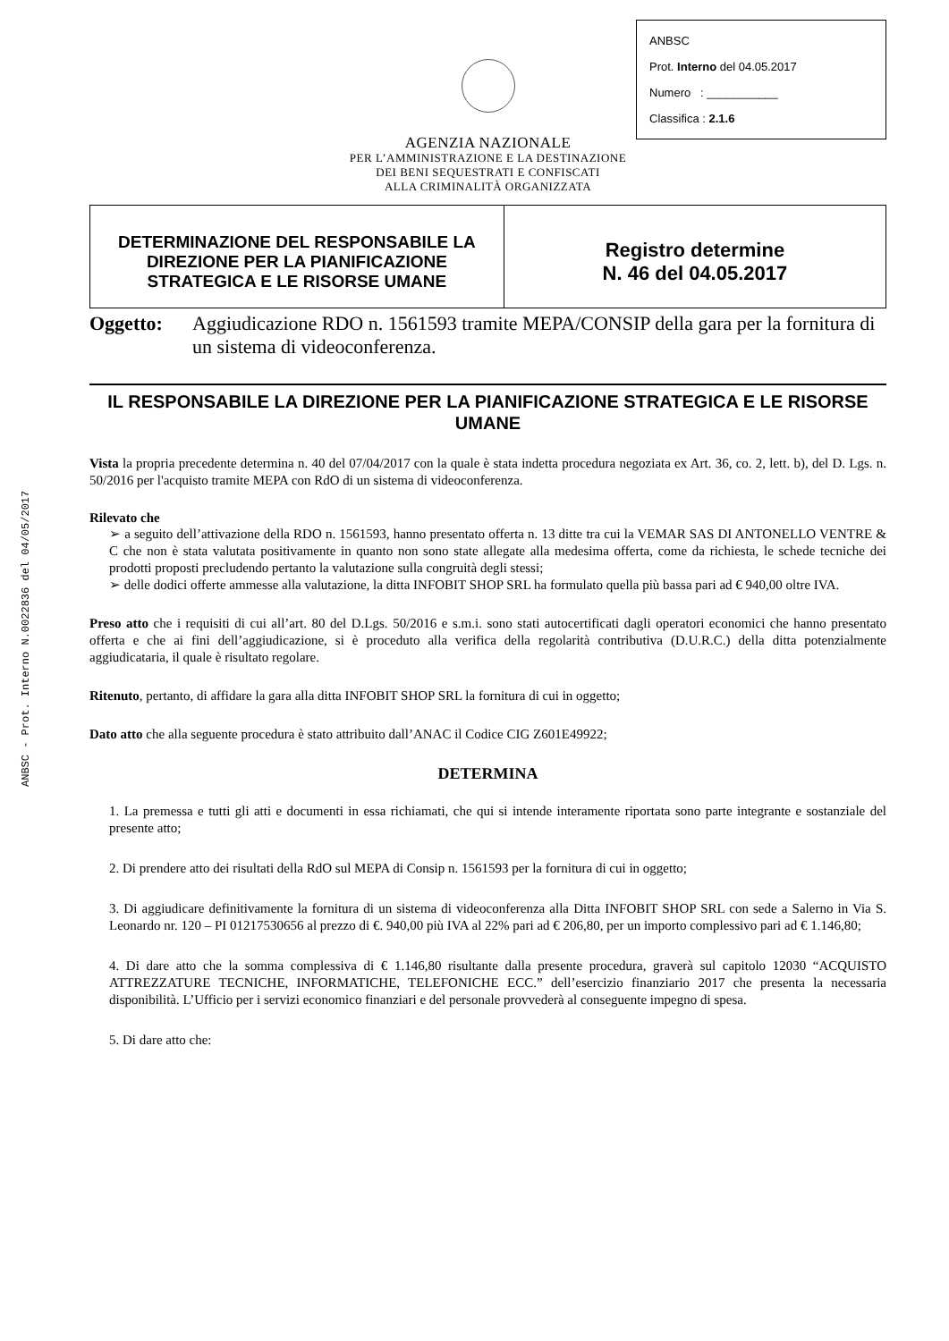ANBSC - Prot. Interno N.0022836 del 04/05/2017
ANBSC
Prot. Interno del 04.05.2017
Numero : ___________
Classifica : 2.1.6
AGENZIA NAZIONALE
PER L’AMMINISTRAZIONE E LA DESTINAZIONE
DEI BENI SEQUESTRATI E CONFISCATI
ALLA CRIMINALITÀ ORGANIZZATA
| DETERMINAZIONE DEL RESPONSABILE LA DIREZIONE PER LA PIANIFICAZIONE STRATEGICA E LE RISORSE UMANE | Registro determine N. 46 del 04.05.2017 |
Oggetto: Aggiudicazione RDO n. 1561593 tramite MEPA/CONSIP della gara per la fornitura di un sistema di videoconferenza.
IL RESPONSABILE LA DIREZIONE PER LA PIANIFICAZIONE STRATEGICA E LE RISORSE UMANE
Vista la propria precedente determina n. 40 del 07/04/2017 con la quale è stata indetta procedura negoziata ex Art. 36, co. 2, lett. b), del D. Lgs. n. 50/2016 per l'acquisto tramite MEPA con RdO di un sistema di videoconferenza.
Rilevato che
➢ a seguito dell’attivazione della RDO n. 1561593, hanno presentato offerta n. 13 ditte tra cui la VEMAR SAS DI ANTONELLO VENTRE & C che non è stata valutata positivamente in quanto non sono state allegate alla medesima offerta, come da richiesta, le schede tecniche dei prodotti proposti precludendo pertanto la valutazione sulla congruità degli stessi;
➢ delle dodici offerte ammesse alla valutazione, la ditta INFOBIT SHOP SRL ha formulato quella più bassa pari ad € 940,00 oltre IVA.
Preso atto che i requisiti di cui all’art. 80 del D.Lgs. 50/2016 e s.m.i. sono stati autocertificati dagli operatori economici che hanno presentato offerta e che ai fini dell’aggiudicazione, si è proceduto alla verifica della regolarità contributiva (D.U.R.C.) della ditta potenzialmente aggiudicataria, il quale è risultato regolare.
Ritenuto, pertanto, di affidare la gara alla ditta INFOBIT SHOP SRL la fornitura di cui in oggetto;
Dato atto che alla seguente procedura è stato attribuito dall’ANAC il Codice CIG Z601E49922;
DETERMINA
1. La premessa e tutti gli atti e documenti in essa richiamati, che qui si intende interamente riportata sono parte integrante e sostanziale del presente atto;
2. Di prendere atto dei risultati della RdO sul MEPA di Consip n. 1561593 per la fornitura di cui in oggetto;
3. Di aggiudicare definitivamente la fornitura di un sistema di videoconferenza alla Ditta INFOBIT SHOP SRL con sede a Salerno in Via S. Leonardo nr. 120 – PI 01217530656 al prezzo di €. 940,00 più IVA al 22% pari ad € 206,80, per un importo complessivo pari ad € 1.146,80;
4. Di dare atto che la somma complessiva di € 1.146,80 risultante dalla presente procedura, graverà sul capitolo 12030 “ACQUISTO ATTREZZATURE TECNICHE, INFORMATICHE, TELEFONICHE ECC.” dell’esercizio finanziario 2017 che presenta la necessaria disponibilità. L’Ufficio per i servizi economico finanziari e del personale provvederà al conseguente impegno di spesa.
5. Di dare atto che: